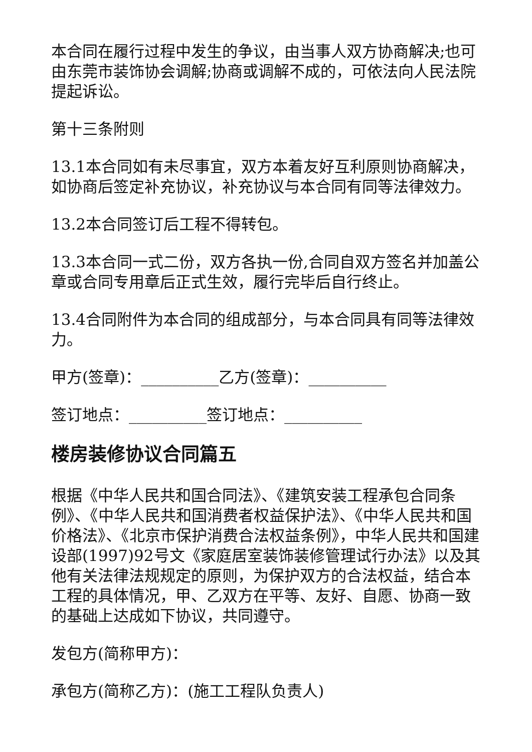本合同在履行过程中发生的争议，由当事人双方协商解决;也可由东莞市装饰协会调解;协商或调解不成的，可依法向人民法院提起诉讼。
第十三条附则
13.1本合同如有未尽事宜，双方本着友好互利原则协商解决，如协商后签定补充协议，补充协议与本合同有同等法律效力。
13.2本合同签订后工程不得转包。
13.3本合同一式二份，双方各执一份,合同自双方签名并加盖公章或合同专用章后正式生效，履行完毕后自行终止。
13.4合同附件为本合同的组成部分，与本合同具有同等法律效力。
甲方(签章)：__________乙方(签章)：__________
签订地点：__________签订地点：__________
楼房装修协议合同篇五
根据《中华人民共和国合同法》、《建筑安装工程承包合同条例》、《中华人民共和国消费者权益保护法》、《中华人民共和国价格法》、《北京市保护消费合法权益条例》，中华人民共和国建设部(1997)92号文《家庭居室装饰装修管理试行办法》以及其他有关法律法规规定的原则，为保护双方的合法权益，结合本工程的具体情况，甲、乙双方在平等、友好、自愿、协商一致的基础上达成如下协议，共同遵守。
发包方(简称甲方)：
承包方(简称乙方)：(施工工程队负责人)